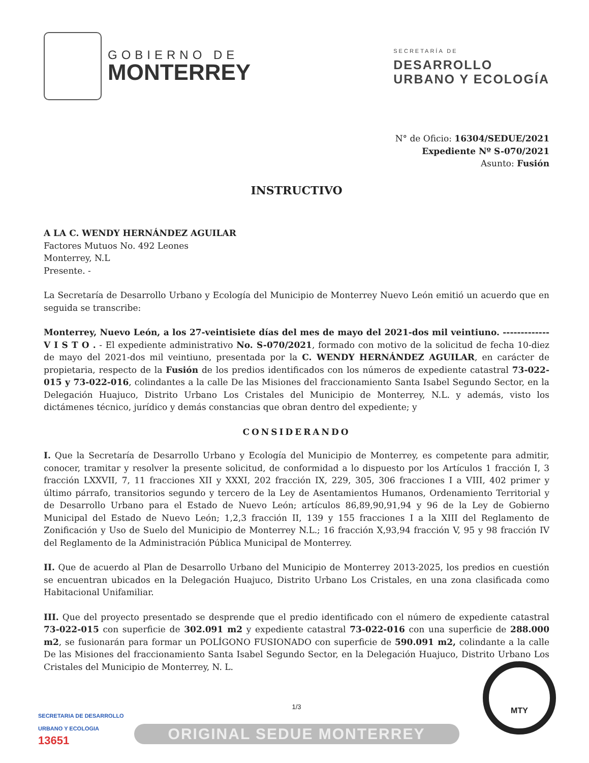GOBIERNO DE
MONTERREY
SECRETARÍA DE
DESARROLLO
URBANO Y ECOLOGÍA
N° de Oficio: 16304/SEDUE/2021
Expediente Nº S-070/2021
Asunto: Fusión
INSTRUCTIVO
A LA C. WENDY HERNÁNDEZ AGUILAR
Factores Mutuos No. 492 Leones
Monterrey, N.L
Presente. -
La Secretaría de Desarrollo Urbano y Ecología del Municipio de Monterrey Nuevo León emitió un acuerdo que en seguida se transcribe:
Monterrey, Nuevo León, a los 27-veintisiete días del mes de mayo del 2021-dos mil veintiuno. ------------- V I S T O . - El expediente administrativo No. S-070/2021, formado con motivo de la solicitud de fecha 10-diez de mayo del 2021-dos mil veintiuno, presentada por la C. WENDY HERNÁNDEZ AGUILAR, en carácter de propietaria, respecto de la Fusión de los predios identificados con los números de expediente catastral 73-022-015 y 73-022-016, colindantes a la calle De las Misiones del fraccionamiento Santa Isabel Segundo Sector, en la Delegación Huajuco, Distrito Urbano Los Cristales del Municipio de Monterrey, N.L. y además, visto los dictámenes técnico, jurídico y demás constancias que obran dentro del expediente; y
CONSIDERANDO
I. Que la Secretaría de Desarrollo Urbano y Ecología del Municipio de Monterrey, es competente para admitir, conocer, tramitar y resolver la presente solicitud, de conformidad a lo dispuesto por los Artículos 1 fracción I, 3 fracción LXXVII, 7, 11 fracciones XII y XXXI, 202 fracción IX, 229, 305, 306 fracciones I a VIII, 402 primer y último párrafo, transitorios segundo y tercero de la Ley de Asentamientos Humanos, Ordenamiento Territorial y de Desarrollo Urbano para el Estado de Nuevo León; artículos 86,89,90,91,94 y 96 de la Ley de Gobierno Municipal del Estado de Nuevo León; 1,2,3 fracción II, 139 y 155 fracciones I a la XIII del Reglamento de Zonificación y Uso de Suelo del Municipio de Monterrey N.L.; 16 fracción X,93,94 fracción V, 95 y 98 fracción IV del Reglamento de la Administración Pública Municipal de Monterrey.
II. Que de acuerdo al Plan de Desarrollo Urbano del Municipio de Monterrey 2013-2025, los predios en cuestión se encuentran ubicados en la Delegación Huajuco, Distrito Urbano Los Cristales, en una zona clasificada como Habitacional Unifamiliar.
III. Que del proyecto presentado se desprende que el predio identificado con el número de expediente catastral 73-022-015 con superficie de 302.091 m2 y expediente catastral 73-022-016 con una superficie de 288.000 m2, se fusionarán para formar un POLÍGONO FUSIONADO con superficie de 590.091 m2, colindante a la calle De las Misiones del fraccionamiento Santa Isabel Segundo Sector, en la Delegación Huajuco, Distrito Urbano Los Cristales del Municipio de Monterrey, N. L.
1/3
ORIGINAL SEDUE MONTERREY
SECRETARIA DE DESARROLLO
URBANO Y ECOLOGIA
13651
MTY